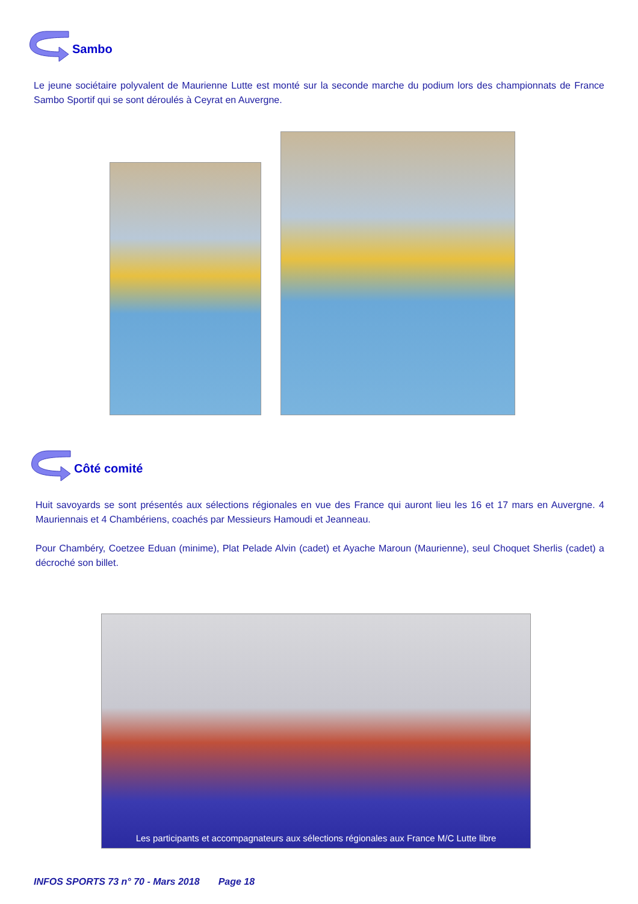Sambo
Le jeune sociétaire polyvalent de Maurienne Lutte est monté sur la seconde marche du podium lors des championnats de France Sambo Sportif qui se sont déroulés à Ceyrat en Auvergne.
Côté comité
Huit savoyards se sont présentés aux sélections régionales en vue des France qui auront lieu les 16 et 17 mars en Auvergne. 4 Mauriennais et 4 Chambériens, coachés par Messieurs Hamoudi et Jeanneau.
Pour Chambéry, Coetzee Eduan (minime), Plat Pelade Alvin (cadet) et Ayache Maroun (Maurienne), seul Choquet Sherlis (cadet) a décroché son billet.
Les participants et accompagnateurs aux sélections régionales aux France M/C Lutte libre
INFOS SPORTS 73 n° 70 - Mars 2018 Page 18